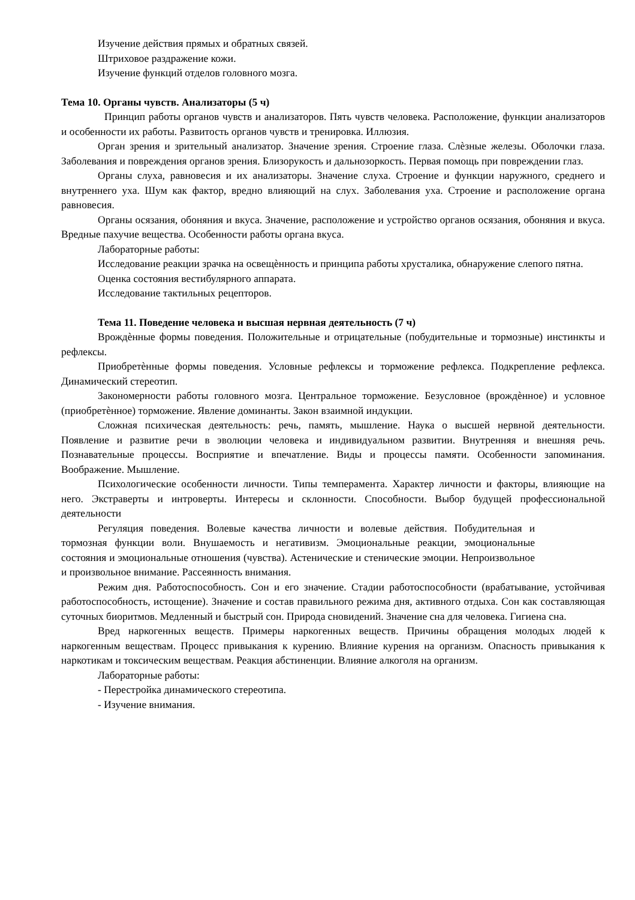Изучение действия прямых и обратных связей.
Штриховое раздражение кожи.
Изучение функций отделов головного мозга.
Тема 10. Органы чувств. Анализаторы (5 ч)
Принцип работы органов чувств и анализаторов. Пять чувств человека. Расположение, функции анализаторов и особенности их работы. Развитость органов чувств и тренировка. Иллюзия.
Орган зрения и зрительный анализатор. Значение зрения. Строение глаза. Слѐзные железы. Оболочки глаза. Заболевания и повреждения органов зрения. Близорукость и дальнозоркость. Первая помощь при повреждении глаз.
Органы слуха, равновесия и их анализаторы. Значение слуха. Строение и функции наружного, среднего и внутреннего уха. Шум как фактор, вредно влияющий на слух. Заболевания уха. Строение и расположение органа равновесия.
Органы осязания, обоняния и вкуса. Значение, расположение и устройство органов осязания, обоняния и вкуса. Вредные пахучие вещества. Особенности работы органа вкуса.
Лабораторные работы:
Исследование реакции зрачка на освещѐнность и принципа работы хрусталика, обнаружение слепого пятна.
Оценка состояния вестибулярного аппарата.
Исследование тактильных рецепторов.
Тема 11. Поведение человека и высшая нервная деятельность (7 ч)
Врождѐнные формы поведения. Положительные и отрицательные (побудительные и тормозные) инстинкты и рефлексы.
Приобретѐнные формы поведения. Условные рефлексы и торможение рефлекса. Подкрепление рефлекса. Динамический стереотип.
Закономерности работы головного мозга. Центральное торможение. Безусловное (врождѐнное) и условное (приобретѐнное) торможение. Явление доминанты. Закон взаимной индукции.
Сложная психическая деятельность: речь, память, мышление. Наука о высшей нервной деятельности. Появление и развитие речи в эволюции человека и индивидуальном развитии. Внутренняя и внешняя речь. Познавательные процессы. Восприятие и впечатление. Виды и процессы памяти. Особенности запоминания. Воображение. Мышление.
Психологические особенности личности. Типы темперамента. Характер личности и факторы, влияющие на него. Экстраверты и интроверты. Интересы и склонности. Способности. Выбор будущей профессиональной деятельности
Регуляция поведения. Волевые качества личности и волевые действия. Побудительная и тормозная функции воли. Внушаемость и негативизм. Эмоциональные реакции, эмоциональные состояния и эмоциональные отношения (чувства). Астенические и стенические эмоции. Непроизвольное и произвольное внимание. Рассеянность внимания.
Режим дня. Работоспособность. Сон и его значение. Стадии работоспособности (врабатывание, устойчивая работоспособность, истощение). Значение и состав правильного режима дня, активного отдыха. Сон как составляющая суточных биоритмов. Медленный и быстрый сон. Природа сновидений. Значение сна для человека. Гигиена сна.
Вред наркогенных веществ. Примеры наркогенных веществ. Причины обращения молодых людей к наркогенным веществам. Процесс привыкания к курению. Влияние курения на организм. Опасность привыкания к наркотикам и токсическим веществам. Реакция абстиненции. Влияние алкоголя на организм.
Лабораторные работы:
- Перестройка динамического стереотипа.
- Изучение внимания.